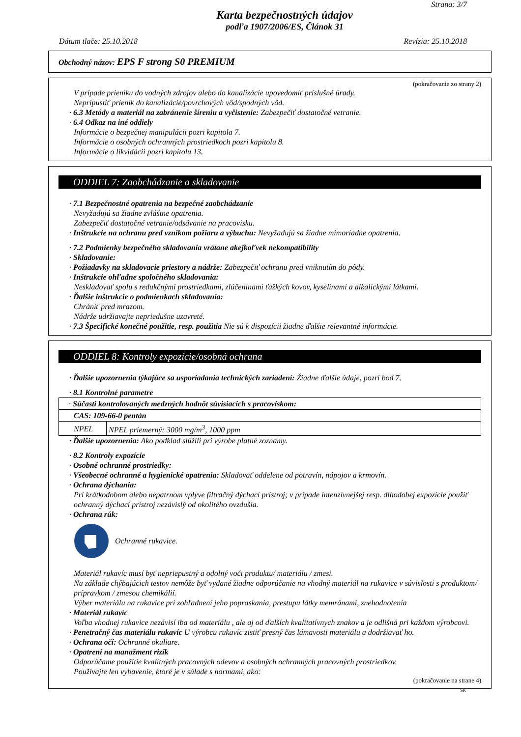Strana: 3/7
Karta bezpečnostných údajov
podľa 1907/2006/ES, Článok 31
Dátum tlače: 25.10.2018 Revízia: 25.10.2018
Obchodný názov: EPS F strong S0 PREMIUM
(pokračovanie zo strany 2)
V prípade prieniku do vodných zdrojov alebo do kanalizácie upovedomiť príslušné úrady.
Nepripustiť prienik do kanalizácie/povrchových vôd/spodných vôd.
· 6.3 Metódy a materiál na zabránenie šíreniu a vyčistenie: Zabezpečiť dostatočné vetranie.
· 6.4 Odkaz na iné oddiely
Informácie o bezpečnej manipulácii pozri kapitola 7.
Informácie o osobných ochranných prostriedkoch pozri kapitolu 8.
Informácie o likvidácii pozri kapitolu 13.
ODDIEL 7: Zaobchádzanie a skladovanie
· 7.1 Bezpečnostné opatrenia na bezpečné zaobchádzanie
Nevyžadujú sa žiadne zvláštne opatrenia.
Zabezpečiť dostatočné vetranie/odsávanie na pracovisku.
· Inštrukcie na ochranu pred vznikom požiaru a výbuchu: Nevyžadujú sa žiadne mimoriadne opatrenia.
· 7.2 Podmienky bezpečného skladovania vrátane akejkoľvek nekompatibility
· Skladovanie:
· Požiadavky na skladovacie priestory a nádrže: Zabezpečiť ochranu pred vniknutím do pôdy.
· Inštrukcie ohľadne spoločného skladovania:
Neskladovať spolu s redukčnými prostriedkami, zlúčeninami ťažkých kovov, kyselinami a alkalickými látkami.
· Ďalšie inštrukcie o podmienkach skladovania:
Chrániť pred mrazom.
Nádrže udržiavajte nepriedušne uzavreté.
· 7.3 Špecifické konečné použitie, resp. použitia Nie sú k dispozícii žiadne ďalšie relevantné informácie.
ODDIEL 8: Kontroly expozície/osobná ochrana
· Ďalšie upozornenia týkajúce sa usporiadania technických zariadení: Žiadne ďalšie údaje, pozri bod 7.
· 8.1 Kontrolné parametre
| · Súčasti kontrolovaných medzných hodnôt súvisiacich s pracoviskom: | |
| CAS: 109-66-0 pentán | |
| NPEL | NPEL priemerný: 3000 mg/m<sup>3</sup>, 1000 ppm |
· Ďalšie upozornenia: Ako podklad slúžili pri výrobe platné zoznamy.
· 8.2 Kontroly expozície
· Osobné ochranné prostriedky:
· Všeobecné ochranné a hygienické opatrenia: Skladovať oddelene od potravín, nápojov a krmovín.
· Ochrana dýchania:
Pri krátkodobom alebo nepatrnom vplyve filtračný dýchací prístroj; v prípade intenzívnejšej resp. dlhodobej expozície použiť ochranný dýchací prístroj nezávislý od okolitého ovzdušia.
· Ochrana rúk:
Ochranné rukavice.
Materiál rukavíc musí byť nepriepustný a odolný voči produktu/ materiálu / zmesi.
Na základe chýbajúcich testov nemôže byť vydané žiadne odporúčanie na vhodný materiál na rukavice v súvislosti s produktom/ prípravkom / zmesou chemikálií.
Výber materiálu na rukavice pri zohľadnení jeho popraskania, prestupu látky memránami, znehodnotenia
· Materiál rukavíc
Voľba vhodnej rukavice nezávisí iba od materiálu , ale aj od ďalších kvalitatívnych znakov a je odlišná pri každom výrobcovi.
· Penetračný čas materiálu rukavíc U výrobcu rukavíc zistiť presný čas lámavosti materiálu a dodržiavať ho.
· Ochrana očí: Ochranné okuliare.
· Opatrení na manažment rizík
Odporúčame použitie kvalitných pracovných odevov a osobných ochranných pracovných prostriedkov.
Používajte len vybavenie, ktoré je v súlade s normami, ako:
(pokračovanie na strane 4)
SK